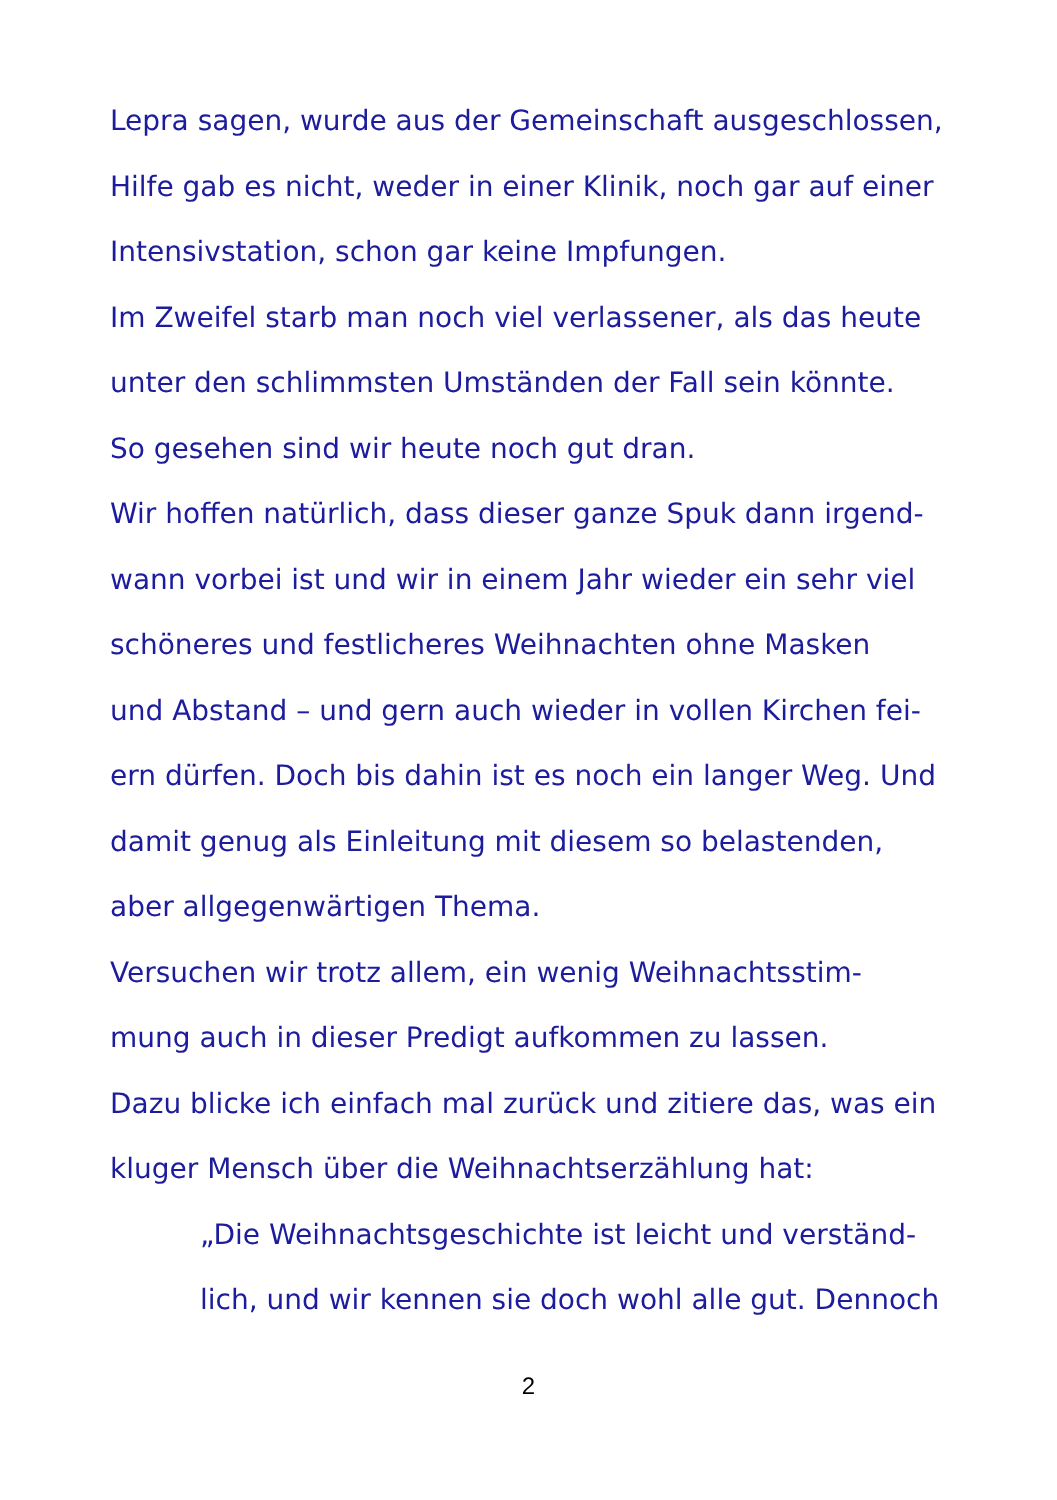Lepra sagen, wurde aus der Gemeinschaft ausgeschlossen,
Hilfe gab es nicht, weder in einer Klinik, noch gar auf einer
Intensivstation, schon gar keine Impfungen.
Im Zweifel starb man noch viel verlassener, als das heute
unter den schlimmsten Umständen der Fall sein könnte.
So gesehen sind wir heute noch gut dran.
Wir hoffen natürlich, dass dieser ganze Spuk dann irgend-
wann vorbei ist und wir in einem Jahr wieder ein sehr viel
schöneres und festlicheres Weihnachten ohne Masken
und Abstand – und gern auch wieder in vollen Kirchen fei-
ern dürfen. Doch bis dahin ist es noch ein langer Weg. Und
damit genug als Einleitung mit diesem so belastenden,
aber allgegenwärtigen Thema.
Versuchen wir trotz allem, ein wenig Weihnachtsstim-
mung auch in dieser Predigt aufkommen zu lassen.
Dazu blicke ich einfach mal zurück und zitiere das, was ein
kluger Mensch über die Weihnachtserzählung hat:
„Die Weihnachtsgeschichte ist leicht und verständ-
lich, und wir kennen sie doch wohl alle gut. Dennoch
2